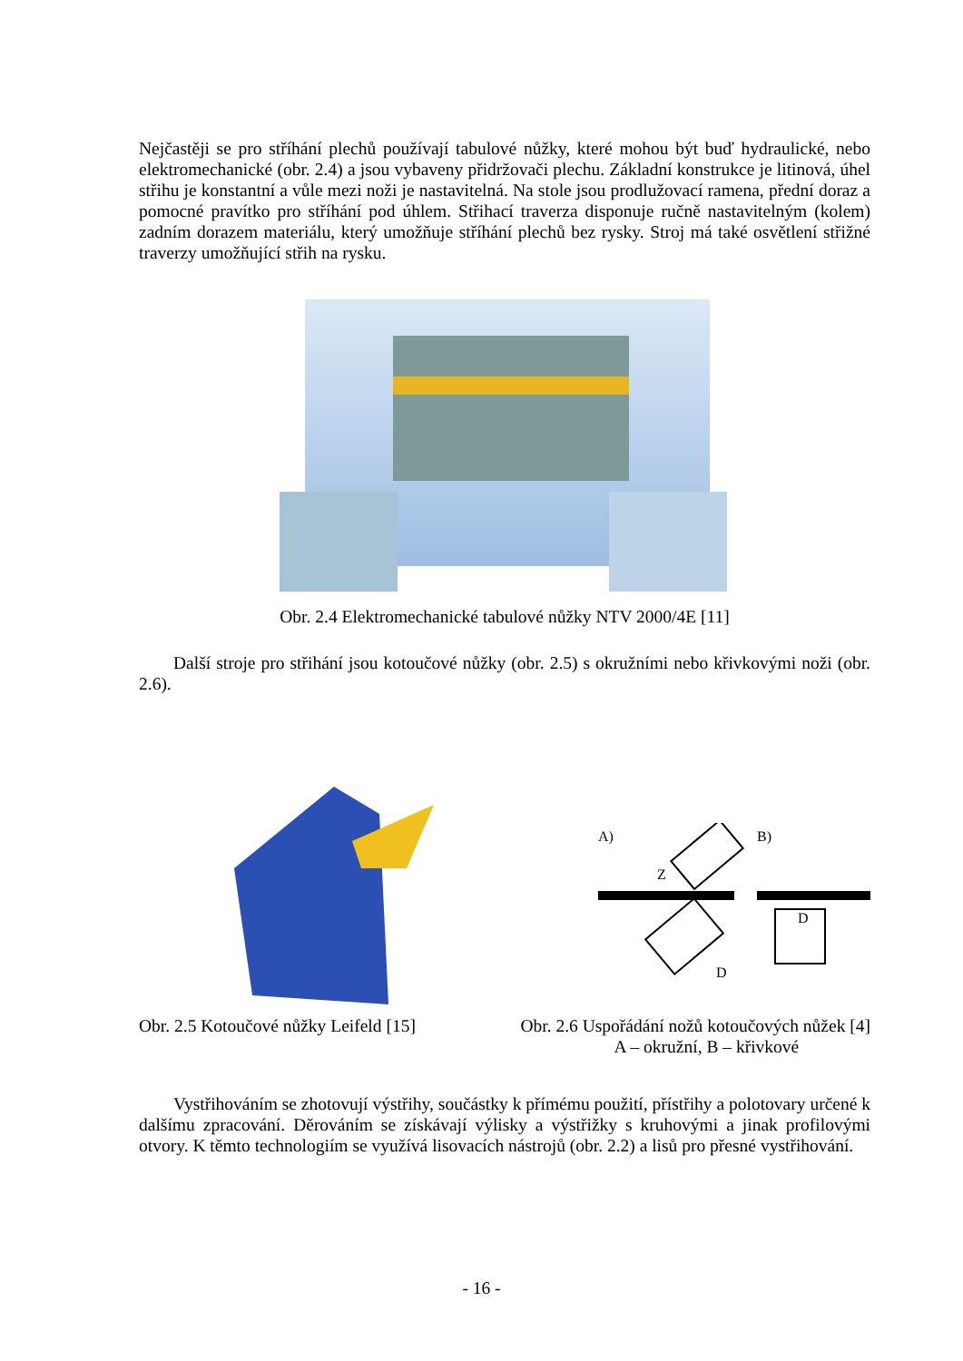Nejčastěji se pro stříhání plechů používají tabulové nůžky, které mohou být buď hydraulické, nebo elektromechanické (obr. 2.4) a jsou vybaveny přidržovači plechu. Základní konstrukce je litinová, úhel střihu je konstantní a vůle mezi noži je nastavitelná. Na stole jsou prodlužovací ramena, přední doraz a pomocné pravítko pro stříhání pod úhlem. Střihací traverza disponuje ručně nastavitelným (kolem) zadním dorazem materiálu, který umožňuje stříhání plechů bez rysky. Stroj má také osvětlení střižné traverzy umožňující střih na rysku.
Obr. 2.4 Elektromechanické tabulové nůžky NTV 2000/4E [11]
Další stroje pro střihání jsou kotoučové nůžky (obr. 2.5) s okružními nebo křivkovými noži (obr. 2.6).
A)
B)
Z
D
D
Obr. 2.5 Kotoučové nůžky Leifeld [15]
Obr. 2.6 Uspořádání nožů kotoučových nůžek [4]
A – okružní, B – křivkové
Vystřihováním se zhotovují výstřihy, součástky k přímému použití, přístřihy a polotovary určené k dalšímu zpracování. Děrováním se získávají výlisky a výstřižky s kruhovými a jinak profilovými otvory. K těmto technologiím se využívá lisovacích nástrojů (obr. 2.2) a lisů pro přesné vystřihování.
- 16 -